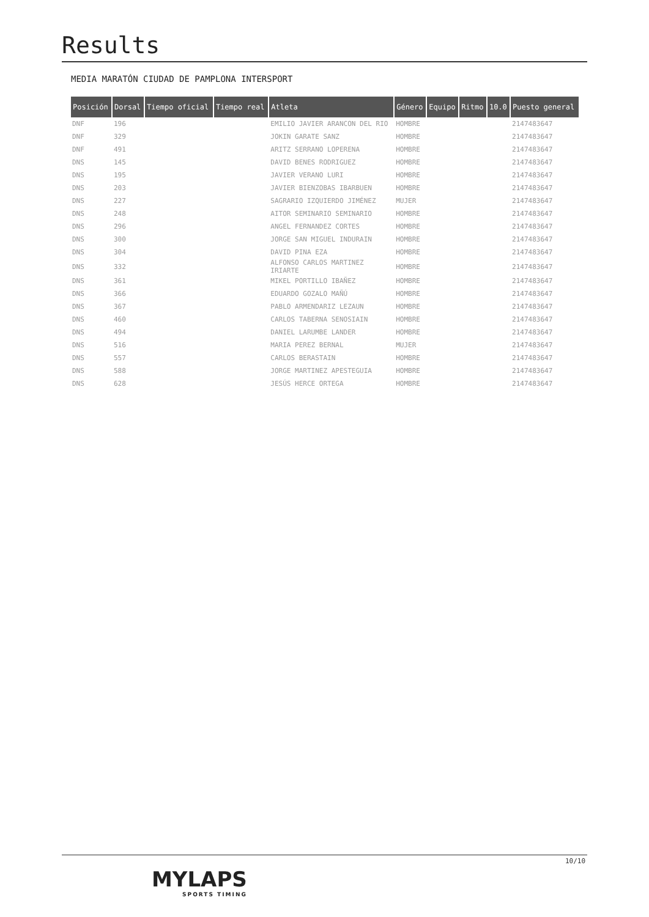Results
MEDIA MARATÓN CIUDAD DE PAMPLONA INTERSPORT
| Posición | Dorsal | Tiempo oficial | Tiempo real | Atleta | Género | Equipo | Ritmo | 10.0 | Puesto general |
| --- | --- | --- | --- | --- | --- | --- | --- | --- | --- |
| DNF | 196 | | | EMILIO JAVIER ARANCON DEL RIO | HOMBRE | | | | 2147483647 |
| DNF | 329 | | | JOKIN GARATE SANZ | HOMBRE | | | | 2147483647 |
| DNF | 491 | | | ARITZ SERRANO LOPERENA | HOMBRE | | | | 2147483647 |
| DNS | 145 | | | DAVID BENES RODRIGUEZ | HOMBRE | | | | 2147483647 |
| DNS | 195 | | | JAVIER VERANO LURI | HOMBRE | | | | 2147483647 |
| DNS | 203 | | | JAVIER BIENZOBAS IBARBUEN | HOMBRE | | | | 2147483647 |
| DNS | 227 | | | SAGRARIO IZQUIERDO JIMÉNEZ | MUJER | | | | 2147483647 |
| DNS | 248 | | | AITOR SEMINARIO SEMINARIO | HOMBRE | | | | 2147483647 |
| DNS | 296 | | | ANGEL FERNANDEZ CORTES | HOMBRE | | | | 2147483647 |
| DNS | 300 | | | JORGE SAN MIGUEL INDURAIN | HOMBRE | | | | 2147483647 |
| DNS | 304 | | | DAVID PINA EZA | HOMBRE | | | | 2147483647 |
| DNS | 332 | | | ALFONSO CARLOS MARTINEZ IRIARTE | HOMBRE | | | | 2147483647 |
| DNS | 361 | | | MIKEL PORTILLO IBAÑEZ | HOMBRE | | | | 2147483647 |
| DNS | 366 | | | EDUARDO GOZALO MAÑÚ | HOMBRE | | | | 2147483647 |
| DNS | 367 | | | PABLO ARMENDARIZ LEZAUN | HOMBRE | | | | 2147483647 |
| DNS | 460 | | | CARLOS TABERNA SENOSIAIN | HOMBRE | | | | 2147483647 |
| DNS | 494 | | | DANIEL LARUMBE LANDER | HOMBRE | | | | 2147483647 |
| DNS | 516 | | | MARIA PEREZ BERNAL | MUJER | | | | 2147483647 |
| DNS | 557 | | | CARLOS BERASTAIN | HOMBRE | | | | 2147483647 |
| DNS | 588 | | | JORGE MARTINEZ APESTEGUIA | HOMBRE | | | | 2147483647 |
| DNS | 628 | | | JESÚS HERCE ORTEGA | HOMBRE | | | | 2147483647 |
MYLAPS
SPORTS TIMING
10/10